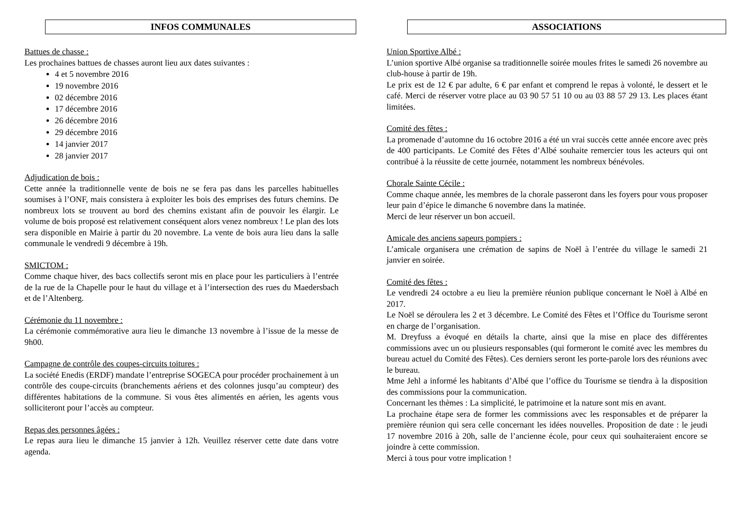INFOS COMMUNALES
Battues de chasse :
Les prochaines battues de chasses auront lieu aux dates suivantes :
4 et 5 novembre 2016
19 novembre 2016
02 décembre 2016
17 décembre 2016
26 décembre 2016
29 décembre 2016
14 janvier 2017
28 janvier 2017
Adjudication de bois :
Cette année la traditionnelle vente de bois ne se fera pas dans les parcelles habituelles soumises à l’ONF, mais consistera à exploiter les bois des emprises des futurs chemins. De nombreux lots se trouvent au bord des chemins existant afin de pouvoir les élargir. Le volume de bois proposé est relativement conséquent alors venez nombreux ! Le plan des lots sera disponible en Mairie à partir du 20 novembre. La vente de bois aura lieu dans la salle communale le vendredi 9 décembre à 19h.
SMICTOM :
Comme chaque hiver, des bacs collectifs seront mis en place pour les particuliers à l’entrée de la rue de la Chapelle pour le haut du village et à l’intersection des rues du Maedersbach et de l’Altenberg.
Cérémonie du 11 novembre :
La cérémonie commémorative aura lieu le dimanche 13 novembre à l’issue de la messe de 9h00.
Campagne de contrôle des coupes-circuits toitures :
La société Enedis (ERDF) mandate l’entreprise SOGECA pour procéder prochainement à un contrôle des coupe-circuits (branchements aériens et des colonnes jusqu’au compteur) des différentes habitations de la commune. Si vous êtes alimentés en aérien, les agents vous solliciteront pour l’accès au compteur.
Repas des personnes âgées :
Le repas aura lieu le dimanche 15 janvier à 12h. Veuillez réserver cette date dans votre agenda.
ASSOCIATIONS
Union Sportive Albé :
L’union sportive Albé organise sa traditionnelle soirée moules frites le samedi 26 novembre au club-house à partir de 19h.
Le prix est de 12 € par adulte, 6 € par enfant et comprend le repas à volonté, le dessert et le café. Merci de réserver votre place au 03 90 57 51 10 ou au 03 88 57 29 13. Les places étant limitées.
Comité des fêtes :
La promenade d’automne du 16 octobre 2016 a été un vrai succès cette année encore avec près de 400 participants. Le Comité des Fêtes d’Albé souhaite remercier tous les acteurs qui ont contribué à la réussite de cette journée, notamment les nombreux bénévoles.
Chorale Sainte Cécile :
Comme chaque année, les membres de la chorale passeront dans les foyers pour vous proposer leur pain d’épice le dimanche 6 novembre dans la matinée.
Merci de leur réserver un bon accueil.
Amicale des anciens sapeurs pompiers :
L’amicale organisera une crémation de sapins de Noël à l’entrée du village le samedi 21 janvier en soirée.
Comité des fêtes :
Le vendredi 24 octobre a eu lieu la première réunion publique concernant le Noël à Albé en 2017.
Le Noël se déroulera les 2 et 3 décembre. Le Comité des Fêtes et l’Office du Tourisme seront en charge de l’organisation.
M. Dreyfuss a évoqué en détails la charte, ainsi que la mise en place des différentes commissions avec un ou plusieurs responsables (qui formeront le comité avec les membres du bureau actuel du Comité des Fêtes). Ces derniers seront les porte-parole lors des réunions avec le bureau.
Mme Jehl a informé les habitants d’Albé que l’office du Tourisme se tiendra à la disposition des commissions pour la communication.
Concernant les thèmes : La simplicité, le patrimoine et la nature sont mis en avant.
La prochaine étape sera de former les commissions avec les responsables et de préparer la première réunion qui sera celle concernant les idées nouvelles. Proposition de date : le jeudi 17 novembre 2016 à 20h, salle de l’ancienne école, pour ceux qui souhaiteraient encore se joindre à cette commission.
Merci à tous pour votre implication !